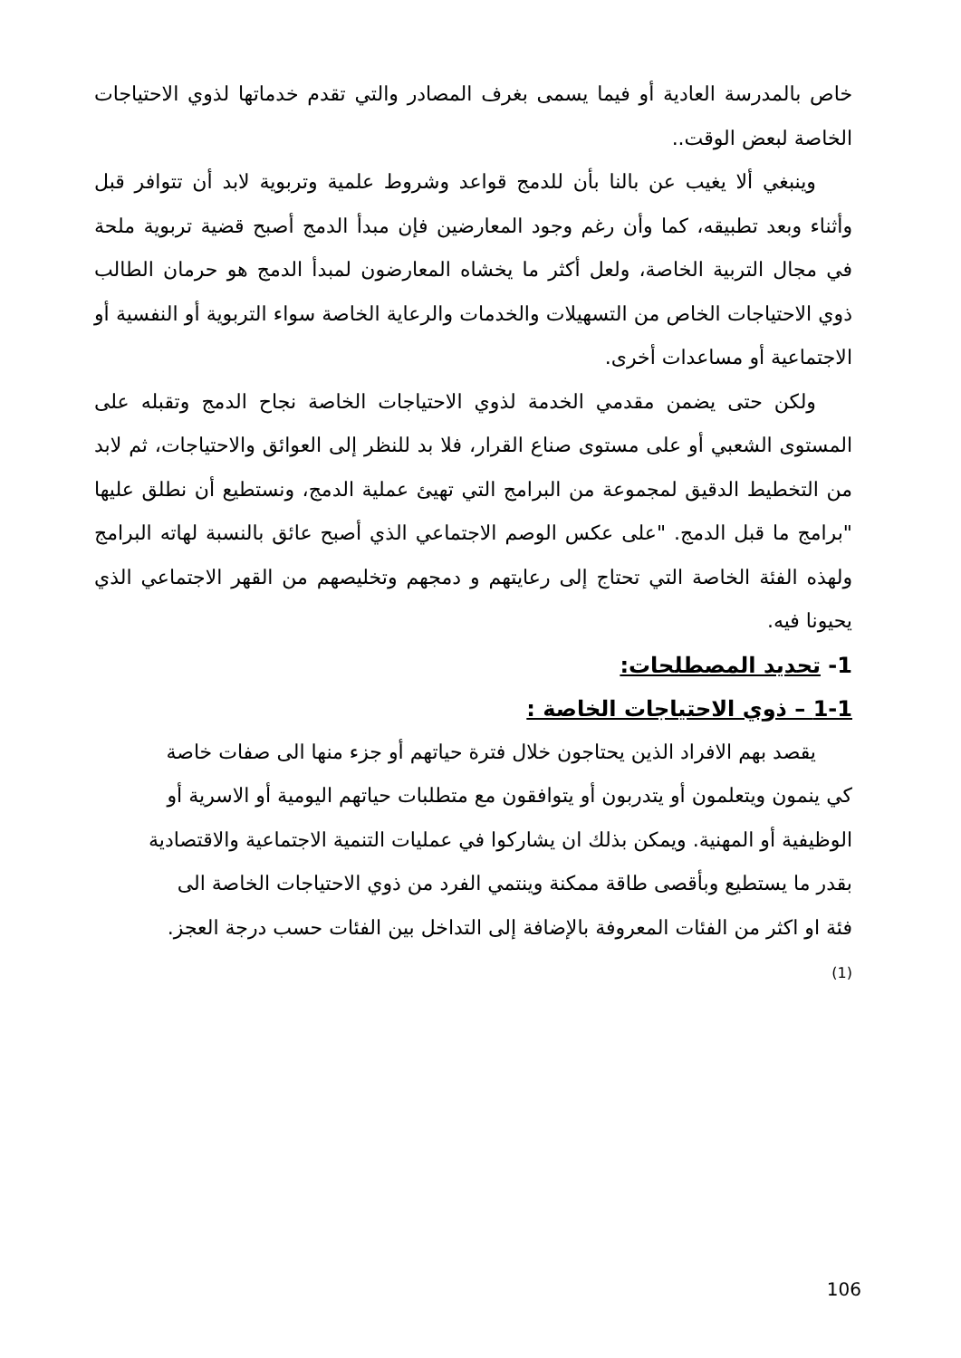خاص بالمدرسة العادية أو فيما يسمى بغرف المصادر والتي تقدم خدماتها لذوي الاحتياجات الخاصة لبعض الوقت..
وينبغي ألا يغيب عن بالنا بأن للدمج قواعد وشروط علمية وتربوية لابد أن تتوافر قبل وأثناء وبعد تطبيقه، كما وأن رغم وجود المعارضين فإن مبدأ الدمج أصبح قضية تربوية ملحة في مجال التربية الخاصة، ولعل أكثر ما يخشاه المعارضون لمبدأ الدمج هو حرمان الطالب ذوي الاحتياجات الخاص من التسهيلات والخدمات والرعاية الخاصة سواء التربوية أو النفسية أو الاجتماعية أو مساعدات أخرى.
ولكن حتى يضمن مقدمي الخدمة لذوي الاحتياجات الخاصة نجاح الدمج وتقبله على المستوى الشعبي أو على مستوى صناع القرار، فلا بد للنظر إلى العوائق والاحتياجات، ثم لابد من التخطيط الدقيق لمجموعة من البرامج التي تهيئ عملية الدمج، ونستطيع أن نطلق عليها "برامج ما قبل الدمج. "على عكس الوصم الاجتماعي الذي أصبح عائق بالنسبة لهاته البرامج ولهذه الفئة الخاصة التي تحتاج إلى رعايتهم و دمجهم وتخليصهم من القهر الاجتماعي الذي يحيونا فيه.
1- تحديد المصطلحات:
1-1 – ذوي الاحتياجات الخاصة :
يقصد بهم الافراد الذين يحتاجون خلال فترة حياتهم أو جزء منها الى صفات خاصة كي ينمون ويتعلمون أو يتدربون أو يتوافقون مع متطلبات حياتهم اليومية أو الاسرية أو الوظيفية أو المهنية. ويمكن بذلك ان يشاركوا في عمليات التنمية الاجتماعية والاقتصادية بقدر ما يستطيع وبأقصى طاقة ممكنة وينتمي الفرد من ذوي الاحتياجات الخاصة الى فئة او اكثر من الفئات المعروفة بالإضافة إلى التداخل بين الفئات حسب درجة العجز.(1)
106